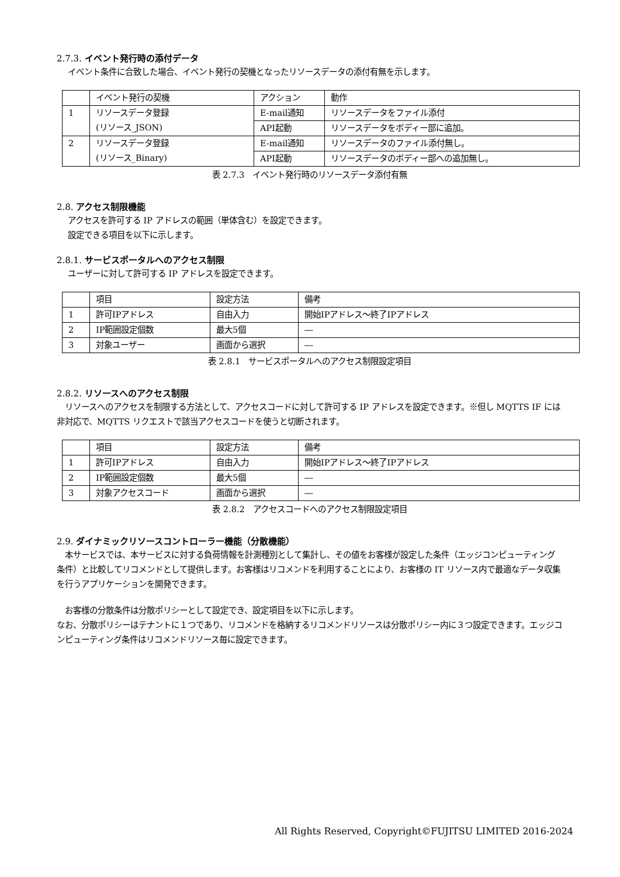2.7.3. イベント発行時の添付データ
イベント条件に合致した場合、イベント発行の契機となったリソースデータの添付有無を示します。
| | イベント発行の契機 | アクション | 動作 |
| 1 | リソースデータ登録 (リソース_JSON) | E-mail通知 | リソースデータをファイル添付 |
| | | API起動 | リソースデータをボディー部に追加。 |
| 2 | リソースデータ登録 (リソース_Binary) | E-mail通知 | リソースデータのファイル添付無し。 |
| | | API起動 | リソースデータのボディー部への追加無し。 |
表 2.7.3　イベント発行時のリソースデータ添付有無
2.8. アクセス制限機能
アクセスを許可する IP アドレスの範囲（単体含む）を設定できます。
設定できる項目を以下に示します。
2.8.1. サービスポータルへのアクセス制限
ユーザーに対して許可する IP アドレスを設定できます。
| | 項目 | 設定方法 | 備考 |
| 1 | 許可IPアドレス | 自由入力 | 開始IPアドレス～終了IPアドレス |
| 2 | IP範囲設定個数 | 最大5個 | ― |
| 3 | 対象ユーザー | 画面から選択 | ― |
表 2.8.1　サービスポータルへのアクセス制限設定項目
2.8.2. リソースへのアクセス制限
　リソースへのアクセスを制限する方法として、アクセスコードに対して許可する IP アドレスを設定できます。※但し MQTTS IF には非対応で、MQTTS リクエストで該当アクセスコードを使うと切断されます。
| | 項目 | 設定方法 | 備考 |
| 1 | 許可IPアドレス | 自由入力 | 開始IPアドレス～終了IPアドレス |
| 2 | IP範囲設定個数 | 最大5個 | ― |
| 3 | 対象アクセスコード | 画面から選択 | ― |
表 2.8.2　アクセスコードへのアクセス制限設定項目
2.9. ダイナミックリソースコントローラー機能（分散機能）
　本サービスでは、本サービスに対する負荷情報を計測種別として集計し、その値をお客様が設定した条件（エッジコンピューティング条件）と比較してリコメンドとして提供します。お客様はリコメンドを利用することにより、お客様の IT リソース内で最適なデータ収集を行うアプリケーションを開発できます。
　お客様の分散条件は分散ポリシーとして設定でき、設定項目を以下に示します。
なお、分散ポリシーはテナントに１つであり、リコメンドを格納するリコメンドリソースは分散ポリシー内に３つ設定できます。エッジコンピューティング条件はリコメンドリソース毎に設定できます。
All Rights Reserved, Copyright©FUJITSU LIMITED 2016-2024